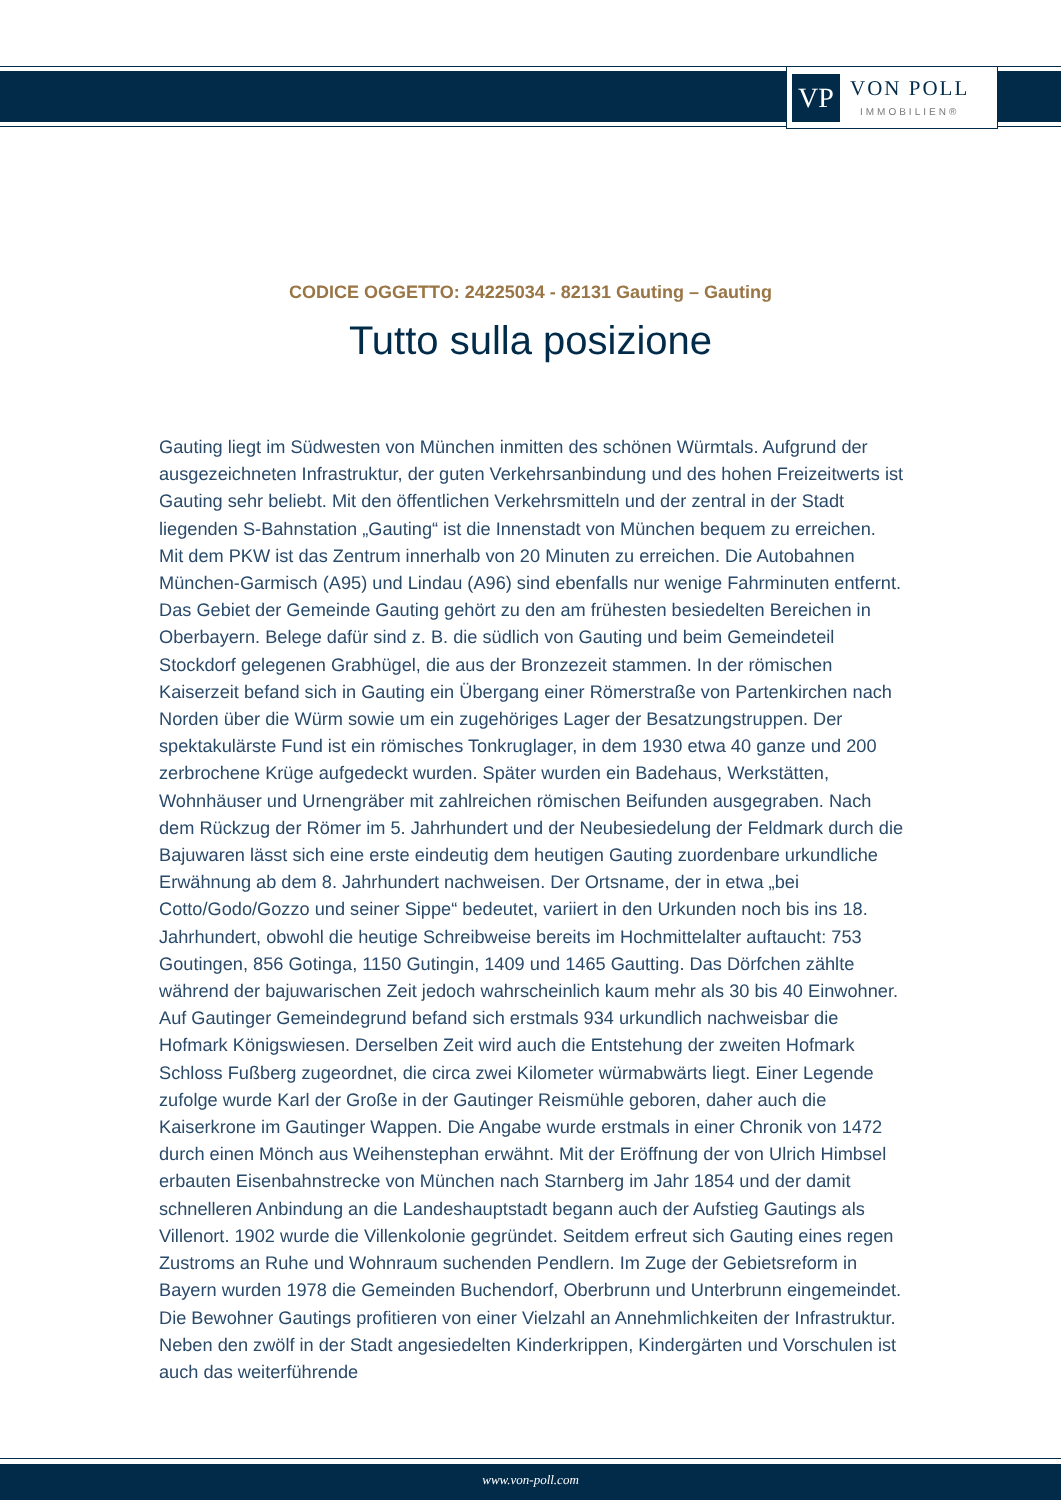VP
VON POLL
IMMOBILIEN®
CODICE OGGETTO: 24225034 - 82131 Gauting – Gauting
Tutto sulla posizione
Gauting liegt im Südwesten von München inmitten des schönen Würmtals. Aufgrund der ausgezeichneten Infrastruktur, der guten Verkehrsanbindung und des hohen Freizeitwerts ist Gauting sehr beliebt. Mit den öffentlichen Verkehrsmitteln und der zentral in der Stadt liegenden S-Bahnstation „Gauting“ ist die Innenstadt von München bequem zu erreichen. Mit dem PKW ist das Zentrum innerhalb von 20 Minuten zu erreichen. Die Autobahnen München-Garmisch (A95) und Lindau (A96) sind ebenfalls nur wenige Fahrminuten entfernt. Das Gebiet der Gemeinde Gauting gehört zu den am frühesten besiedelten Bereichen in Oberbayern. Belege dafür sind z. B. die südlich von Gauting und beim Gemeindeteil Stockdorf gelegenen Grabhügel, die aus der Bronzezeit stammen. In der römischen Kaiserzeit befand sich in Gauting ein Übergang einer Römerstraße von Partenkirchen nach Norden über die Würm sowie um ein zugehöriges Lager der Besatzungstruppen. Der spektakulärste Fund ist ein römisches Tonkruglager, in dem 1930 etwa 40 ganze und 200 zerbrochene Krüge aufgedeckt wurden. Später wurden ein Badehaus, Werkstätten, Wohnhäuser und Urnengräber mit zahlreichen römischen Beifunden ausgegraben. Nach dem Rückzug der Römer im 5. Jahrhundert und der Neubesiedelung der Feldmark durch die Bajuwaren lässt sich eine erste eindeutig dem heutigen Gauting zuordenbare urkundliche Erwähnung ab dem 8. Jahrhundert nachweisen. Der Ortsname, der in etwa „bei Cotto/Godo/Gozzo und seiner Sippe“ bedeutet, variiert in den Urkunden noch bis ins 18. Jahrhundert, obwohl die heutige Schreibweise bereits im Hochmittelalter auftaucht: 753 Goutingen, 856 Gotinga, 1150 Gutingin, 1409 und 1465 Gautting. Das Dörfchen zählte während der bajuwarischen Zeit jedoch wahrscheinlich kaum mehr als 30 bis 40 Einwohner. Auf Gautinger Gemeindegrund befand sich erstmals 934 urkundlich nachweisbar die Hofmark Königswiesen. Derselben Zeit wird auch die Entstehung der zweiten Hofmark Schloss Fußberg zugeordnet, die circa zwei Kilometer würmabwärts liegt. Einer Legende zufolge wurde Karl der Große in der Gautinger Reismühle geboren, daher auch die Kaiserkrone im Gautinger Wappen. Die Angabe wurde erstmals in einer Chronik von 1472 durch einen Mönch aus Weihenstephan erwähnt. Mit der Eröffnung der von Ulrich Himbsel erbauten Eisenbahnstrecke von München nach Starnberg im Jahr 1854 und der damit schnelleren Anbindung an die Landeshauptstadt begann auch der Aufstieg Gautings als Villenort. 1902 wurde die Villenkolonie gegründet. Seitdem erfreut sich Gauting eines regen Zustroms an Ruhe und Wohnraum suchenden Pendlern. Im Zuge der Gebietsreform in Bayern wurden 1978 die Gemeinden Buchendorf, Oberbrunn und Unterbrunn eingemeindet. Die Bewohner Gautings profitieren von einer Vielzahl an Annehmlichkeiten der Infrastruktur. Neben den zwölf in der Stadt angesiedelten Kinderkrippen, Kindergärten und Vorschulen ist auch das weiterführende
www.von-poll.com